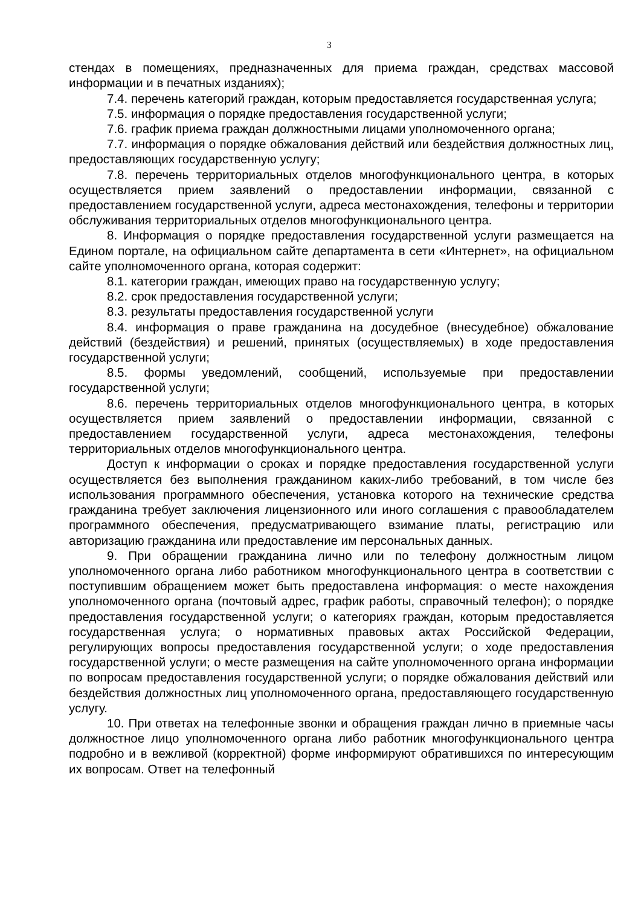3
стендах в помещениях, предназначенных для приема граждан, средствах массовой информации и в печатных изданиях);
7.4. перечень категорий граждан, которым предоставляется государственная услуга;
7.5. информация о порядке предоставления государственной услуги;
7.6. график приема граждан должностными лицами уполномоченного органа;
7.7. информация о порядке обжалования действий или бездействия должностных лиц, предоставляющих государственную услугу;
7.8. перечень территориальных отделов многофункционального центра, в которых осуществляется прием заявлений о предоставлении информации, связанной с предоставлением государственной услуги, адреса местонахождения, телефоны и территории обслуживания территориальных отделов многофункционального центра.
8. Информация о порядке предоставления государственной услуги размещается на Едином портале, на официальном сайте департамента в сети «Интернет», на официальном сайте уполномоченного органа, которая содержит:
8.1. категории граждан, имеющих право на государственную услугу;
8.2. срок предоставления государственной услуги;
8.3. результаты предоставления государственной услуги
8.4. информация о праве гражданина на досудебное (внесудебное) обжалование действий (бездействия) и решений, принятых (осуществляемых) в ходе предоставления государственной услуги;
8.5. формы уведомлений, сообщений, используемые при предоставлении государственной услуги;
8.6. перечень территориальных отделов многофункционального центра, в которых осуществляется прием заявлений о предоставлении информации, связанной с предоставлением государственной услуги, адреса местонахождения, телефоны территориальных отделов многофункционального центра.
Доступ к информации о сроках и порядке предоставления государственной услуги осуществляется без выполнения гражданином каких-либо требований, в том числе без использования программного обеспечения, установка которого на технические средства гражданина требует заключения лицензионного или иного соглашения с правообладателем программного обеспечения, предусматривающего взимание платы, регистрацию или авторизацию гражданина или предоставление им персональных данных.
9. При обращении гражданина лично или по телефону должностным лицом уполномоченного органа либо работником многофункционального центра в соответствии с поступившим обращением может быть предоставлена информация: о месте нахождения уполномоченного органа (почтовый адрес, график работы, справочный телефон); о порядке предоставления государственной услуги; о категориях граждан, которым предоставляется государственная услуга; о нормативных правовых актах Российской Федерации, регулирующих вопросы предоставления государственной услуги; о ходе предоставления государственной услуги; о месте размещения на сайте уполномоченного органа информации по вопросам предоставления государственной услуги; о порядке обжалования действий или бездействия должностных лиц уполномоченного органа, предоставляющего государственную услугу.
10. При ответах на телефонные звонки и обращения граждан лично в приемные часы должностное лицо уполномоченного органа либо работник многофункционального центра подробно и в вежливой (корректной) форме информируют обратившихся по интересующим их вопросам. Ответ на телефонный